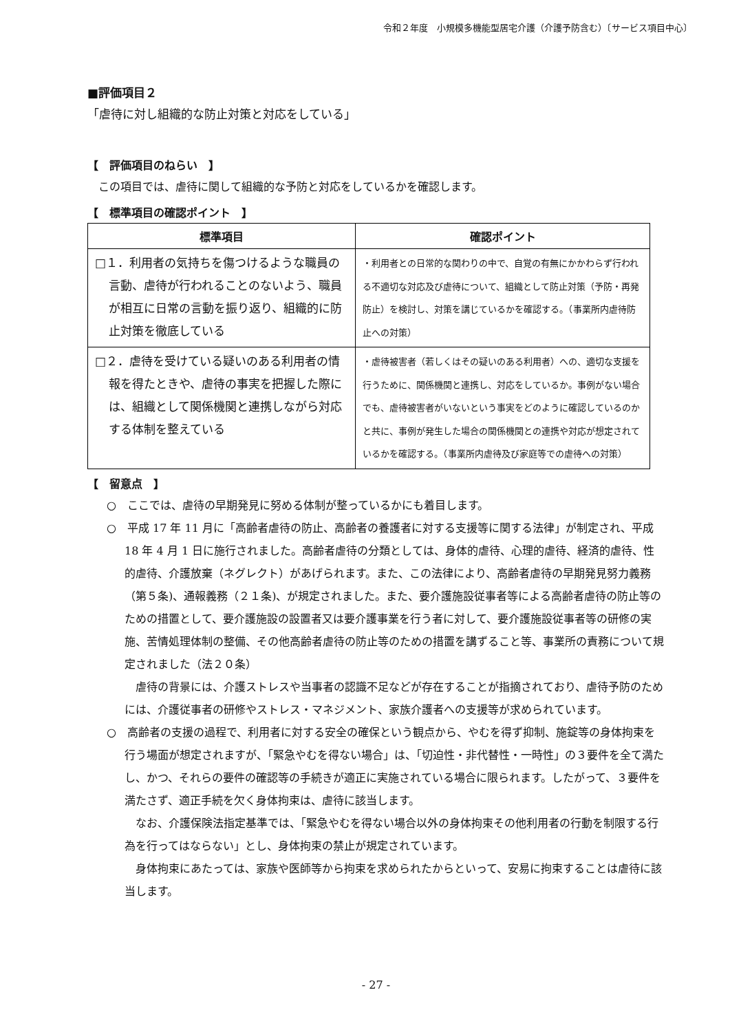令和２年度　小規模多機能型居宅介護（介護予防含む）〔サービス項目中心〕
■評価項目２
「虐待に対し組織的な防止対策と対応をしている」
【　評価項目のねらい　】
　この項目では、虐待に関して組織的な予防と対応をしているかを確認します。
【　標準項目の確認ポイント　】
| 標準項目 | 確認ポイント |
| --- | --- |
| □１．利用者の気持ちを傷つけるような職員の言動、虐待が行われることのないよう、職員が相互に日常の言動を振り返り、組織的に防止対策を徹底している | ・利用者との日常的な関わりの中で、自覚の有無にかかわらず行われる不適切な対応及び虐待について、組織として防止対策（予防・再発防止）を検討し、対策を講じているかを確認する。（事業所内虐待防止への対策） |
| □２．虐待を受けている疑いのある利用者の情報を得たときや、虐待の事実を把握した際には、組織として関係機関と連携しながら対応する体制を整えている | ・虐待被害者（若しくはその疑いのある利用者）への、適切な支援を行うために、関係機関と連携し、対応をしているか。事例がない場合でも、虐待被害者がいないという事実をどのように確認しているのかと共に、事例が発生した場合の関係機関との連携や対応が想定されているかを確認する。（事業所内虐待及び家庭等での虐待への対策） |
【　留意点　】
○　ここでは、虐待の早期発見に努める体制が整っているかにも着目します。
○　平成 17 年 11 月に「高齢者虐待の防止、高齢者の養護者に対する支援等に関する法律」が制定され、平成 18 年 4 月 1 日に施行されました。高齢者虐待の分類としては、身体的虐待、心理的虐待、経済的虐待、性的虐待、介護放棄（ネグレクト）があげられます。また、この法律により、高齢者虐待の早期発見努力義務（第５条)、通報義務（２１条)、が規定されました。また、要介護施設従事者等による高齢者虐待の防止等のための措置として、要介護施設の設置者又は要介護事業を行う者に対して、要介護施設従事者等の研修の実施、苦情処理体制の整備、その他高齢者虐待の防止等のための措置を講ずること等、事業所の責務について規定されました（法２０条）
虐待の背景には、介護ストレスや当事者の認識不足などが存在することが指摘されており、虐待予防のためには、介護従事者の研修やストレス・マネジメント、家族介護者への支援等が求められています。
○　高齢者の支援の過程で、利用者に対する安全の確保という観点から、やむを得ず抑制、施錠等の身体拘束を行う場面が想定されますが、「緊急やむを得ない場合」は、「切迫性・非代替性・一時性」の３要件を全て満たし、かつ、それらの要件の確認等の手続きが適正に実施されている場合に限られます。したがって、３要件を満たさず、適正手続を欠く身体拘束は、虐待に該当します。
なお、介護保険法指定基準では、「緊急やむを得ない場合以外の身体拘束その他利用者の行動を制限する行為を行ってはならない」とし、身体拘束の禁止が規定されています。
身体拘束にあたっては、家族や医師等から拘束を求められたからといって、安易に拘束することは虐待に該当します。
- 27 -